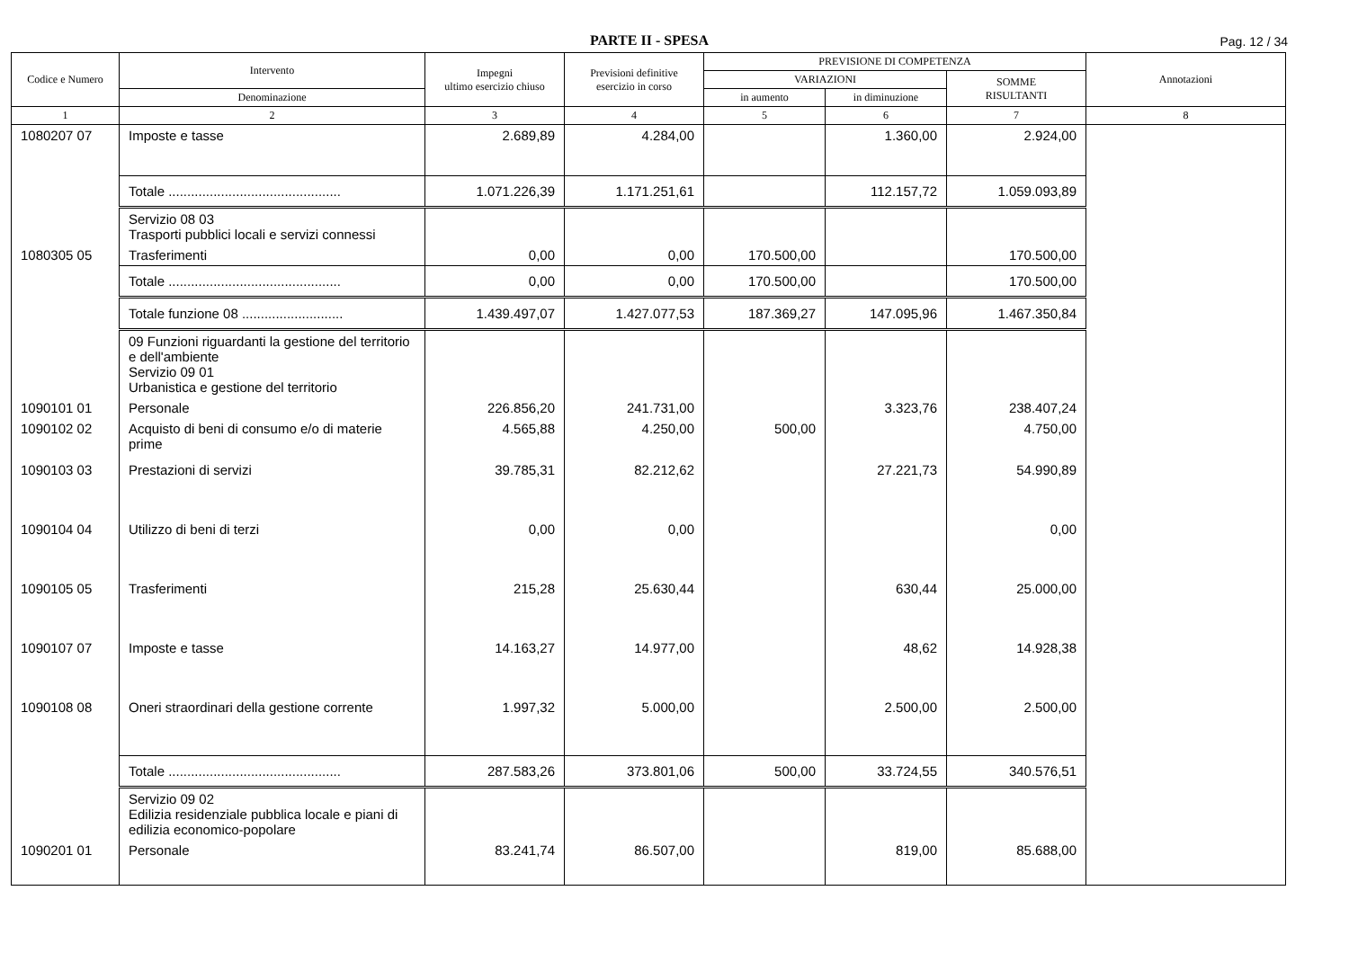PARTE II - SPESA
Pag. 12 / 34
| Codice e Numero | Intervento | Impegni ultimo esercizio chiuso | Previsioni definitive esercizio in corso | PREVISIONE DI COMPETENZA | | | Annotazioni |
| --- | --- | --- | --- | --- | --- | --- | --- |
| | | | | VARIAZIONI | | SOMME RISULTANTI | |
| | Denominazione | | | in aumento | in diminuzione | | |
| 1 | 2 | 3 | 4 | 5 | 6 | 7 | 8 |
| 1080207 07 | Imposte e tasse | 2.689,89 | 4.284,00 | | 1.360,00 | 2.924,00 | |
| | Totale .............................................. | 1.071.226,39 | 1.171.251,61 | | 112.157,72 | 1.059.093,89 | |
| | Servizio 08 03 Trasporti pubblici locali e servizi connessi | | | | | | |
| 1080305 05 | Trasferimenti | 0,00 | 0,00 | 170.500,00 | | 170.500,00 | |
| | Totale .............................................. | 0,00 | 0,00 | 170.500,00 | | 170.500,00 | |
| | Totale funzione 08 ........................... | 1.439.497,07 | 1.427.077,53 | 187.369,27 | 147.095,96 | 1.467.350,84 | |
| | 09 Funzioni riguardanti la gestione del territorio e dell'ambiente Servizio 09 01 Urbanistica e gestione del territorio | | | | | | |
| 1090101 01 | Personale | 226.856,20 | 241.731,00 | | 3.323,76 | 238.407,24 | |
| 1090102 02 | Acquisto di beni di consumo e/o di materie prime | 4.565,88 | 4.250,00 | 500,00 | | 4.750,00 | |
| 1090103 03 | Prestazioni di servizi | 39.785,31 | 82.212,62 | | 27.221,73 | 54.990,89 | |
| 1090104 04 | Utilizzo di beni di terzi | 0,00 | 0,00 | | | 0,00 | |
| 1090105 05 | Trasferimenti | 215,28 | 25.630,44 | | 630,44 | 25.000,00 | |
| 1090107 07 | Imposte e tasse | 14.163,27 | 14.977,00 | | 48,62 | 14.928,38 | |
| 1090108 08 | Oneri straordinari della gestione corrente | 1.997,32 | 5.000,00 | | 2.500,00 | 2.500,00 | |
| | Totale .............................................. | 287.583,26 | 373.801,06 | 500,00 | 33.724,55 | 340.576,51 | |
| | Servizio 09 02 Edilizia residenziale pubblica locale e piani di edilizia economico-popolare | | | | | | |
| 1090201 01 | Personale | 83.241,74 | 86.507,00 | | 819,00 | 85.688,00 | |